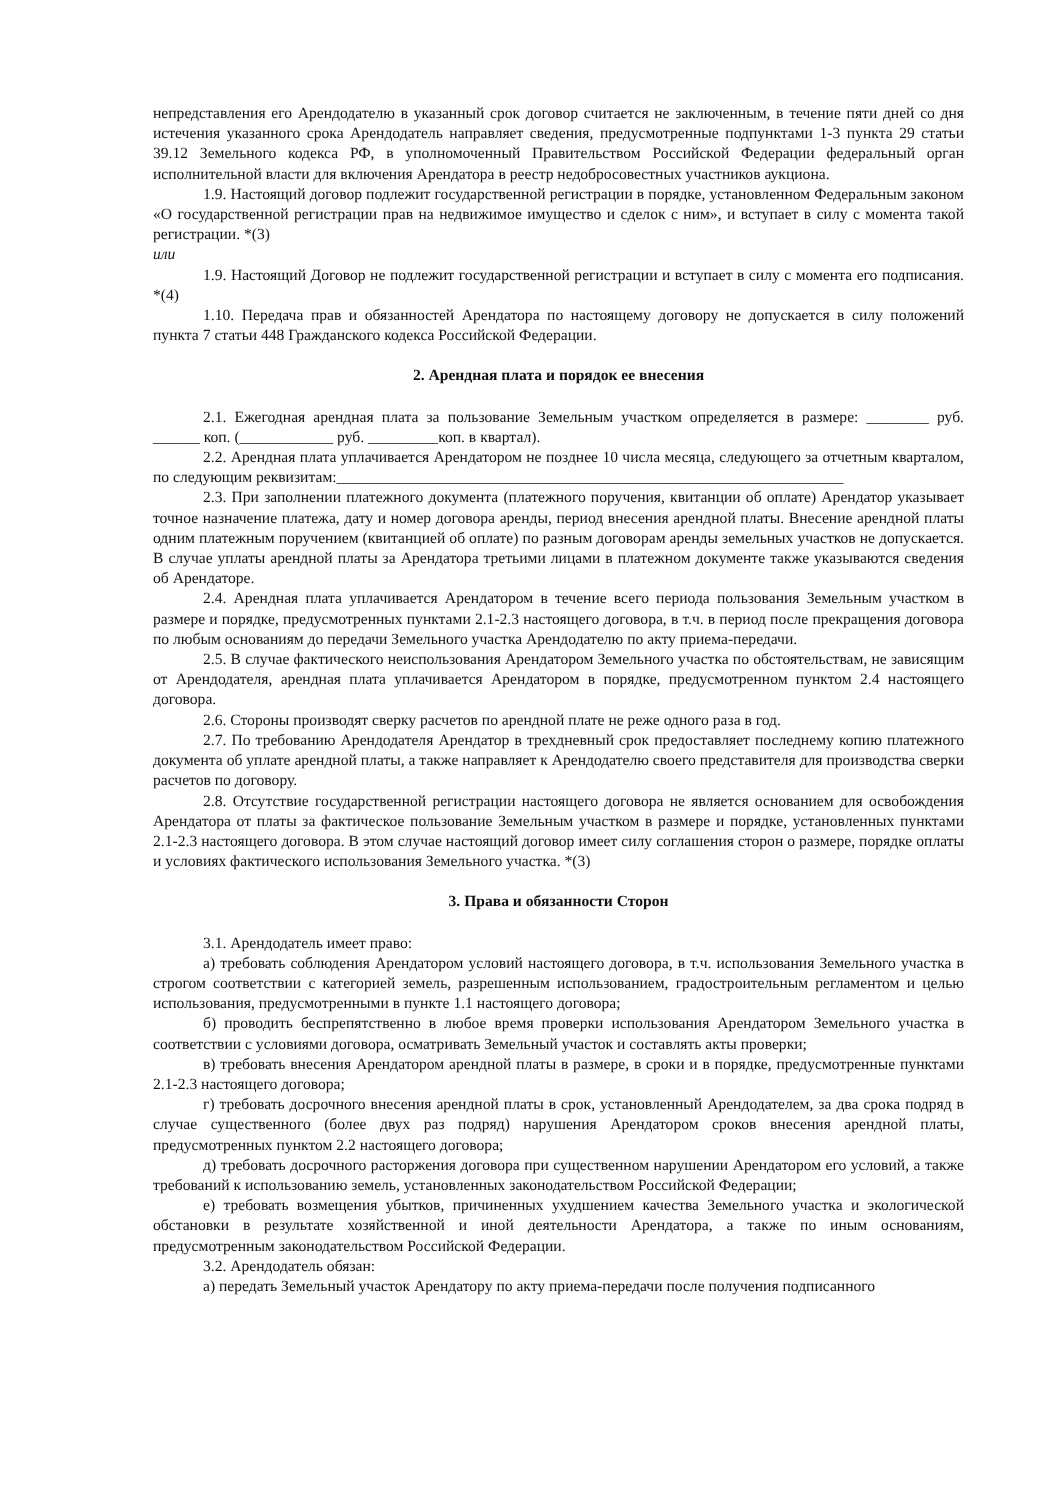непредставления его Арендодателю в указанный срок договор считается не заключенным, в течение пяти дней со дня истечения указанного срока Арендодатель направляет сведения, предусмотренные подпунктами 1-3 пункта 29 статьи 39.12 Земельного кодекса РФ, в уполномоченный Правительством Российской Федерации федеральный орган исполнительной власти для включения Арендатора в реестр недобросовестных участников аукциона.
1.9. Настоящий договор подлежит государственной регистрации в порядке, установленном Федеральным законом «О государственной регистрации прав на недвижимое имущество и сделок с ним», и вступает в силу с момента такой регистрации. *(3)
или
1.9. Настоящий Договор не подлежит государственной регистрации и вступает в силу с момента его подписания. *(4)
1.10. Передача прав и обязанностей Арендатора по настоящему договору не допускается в силу положений пункта 7 статьи 448 Гражданского кодекса Российской Федерации.
2. Арендная плата и порядок ее внесения
2.1. Ежегодная арендная плата за пользование Земельным участком определяется в размере: ________ руб. ______ коп. (____________ руб. _________коп. в квартал).
2.2. Арендная плата уплачивается Арендатором не позднее 10 числа месяца, следующего за отчетным кварталом, по следующим реквизитам:_________________________________________________________________
2.3. При заполнении платежного документа (платежного поручения, квитанции об оплате) Арендатор указывает точное назначение платежа, дату и номер договора аренды, период внесения арендной платы. Внесение арендной платы одним платежным поручением (квитанцией об оплате) по разным договорам аренды земельных участков не допускается. В случае уплаты арендной платы за Арендатора третьими лицами в платежном документе также указываются сведения об Арендаторе.
2.4. Арендная плата уплачивается Арендатором в течение всего периода пользования Земельным участком в размере и порядке, предусмотренных пунктами 2.1-2.3 настоящего договора, в т.ч. в период после прекращения договора по любым основаниям до передачи Земельного участка Арендодателю по акту приема-передачи.
2.5. В случае фактического неиспользования Арендатором Земельного участка по обстоятельствам, не зависящим от Арендодателя, арендная плата уплачивается Арендатором в порядке, предусмотренном пунктом 2.4 настоящего договора.
2.6. Стороны производят сверку расчетов по арендной плате не реже одного раза в год.
2.7. По требованию Арендодателя Арендатор в трехдневный срок предоставляет последнему копию платежного документа об уплате арендной платы, а также направляет к Арендодателю своего представителя для производства сверки расчетов по договору.
2.8. Отсутствие государственной регистрации настоящего договора не является основанием для освобождения Арендатора от платы за фактическое пользование Земельным участком в размере и порядке, установленных пунктами 2.1-2.3 настоящего договора. В этом случае настоящий договор имеет силу соглашения сторон о размере, порядке оплаты и условиях фактического использования Земельного участка. *(3)
3. Права и обязанности Сторон
3.1. Арендодатель имеет право:
а) требовать соблюдения Арендатором условий настоящего договора, в т.ч. использования Земельного участка в строгом соответствии с категорией земель, разрешенным использованием, градостроительным регламентом и целью использования, предусмотренными в пункте 1.1 настоящего договора;
б) проводить беспрепятственно в любое время проверки использования Арендатором Земельного участка в соответствии с условиями договора, осматривать Земельный участок и составлять акты проверки;
в) требовать внесения Арендатором арендной платы в размере, в сроки и в порядке, предусмотренные пунктами 2.1-2.3 настоящего договора;
г) требовать досрочного внесения арендной платы в срок, установленный Арендодателем, за два срока подряд в случае существенного (более двух раз подряд) нарушения Арендатором сроков внесения арендной платы, предусмотренных пунктом 2.2 настоящего договора;
д) требовать досрочного расторжения договора при существенном нарушении Арендатором его условий, а также требований к использованию земель, установленных законодательством Российской Федерации;
е) требовать возмещения убытков, причиненных ухудшением качества Земельного участка и экологической обстановки в результате хозяйственной и иной деятельности Арендатора, а также по иным основаниям, предусмотренным законодательством Российской Федерации.
3.2. Арендодатель обязан:
а) передать Земельный участок Арендатору по акту приема-передачи после получения подписанного